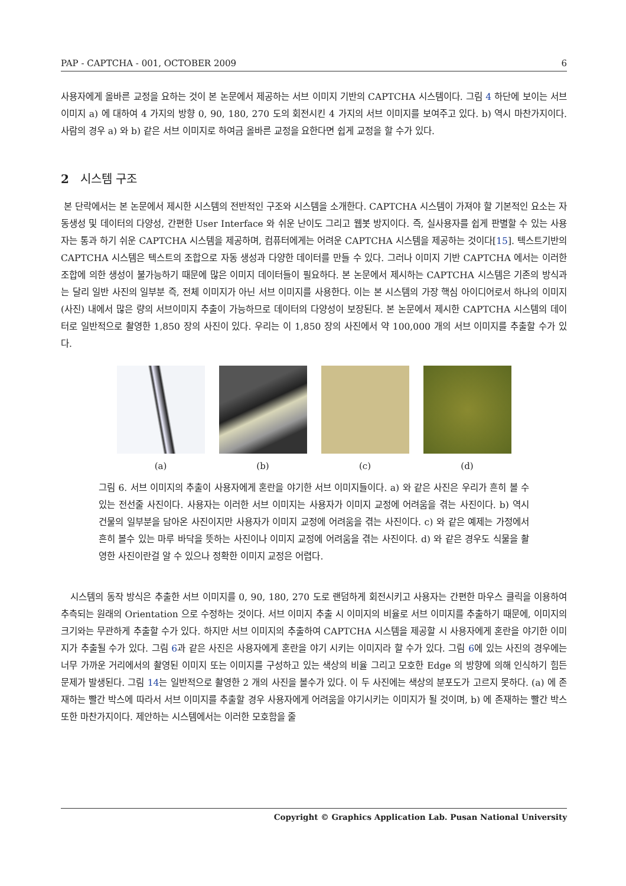PAP - CAPTCHA - 001, OCTOBER 2009 6
사용자에게 올바른 교정을 요하는 것이 본 논문에서 제공하는 서브 이미지 기반의 CAPTCHA 시스템이다. 그림 4 하단에 보이는 서브 이미지 a) 에 대하여 4 가지의 방향 0, 90, 180, 270 도의 회전시킨 4 가지의 서브 이미지를 보여주고 있다. b) 역시 마찬가지이다. 사람의 경우 a) 와 b) 같은 서브 이미지로 하여금 올바른 교정을 요한다면 쉽게 교정을 할 수가 있다.
2 시스템 구조
본 단락에서는 본 논문에서 제시한 시스템의 전반적인 구조와 시스템을 소개한다. CAPTCHA 시스템이 가져야 할 기본적인 요소는 자동생성 및 데이터의 다양성, 간편한 User Interface 와 쉬운 난이도 그리고 웹봇 방지이다. 즉, 실사용자를 쉽게 판별할 수 있는 사용자는 통과 하기 쉬운 CAPTCHA 시스템을 제공하며, 컴퓨터에게는 어려운 CAPTCHA 시스템을 제공하는 것이다[15]. 텍스트기반의 CAPTCHA 시스템은 텍스트의 조합으로 자동 생성과 다양한 데이터를 만들 수 있다. 그러나 이미지 기반 CAPTCHA 에서는 이러한 조합에 의한 생성이 불가능하기 때문에 많은 이미지 데이터들이 필요하다. 본 논문에서 제시하는 CAPTCHA 시스템은 기존의 방식과는 달리 일반 사진의 일부분 즉, 전체 이미지가 아닌 서브 이미지를 사용한다. 이는 본 시스템의 가장 핵심 아이디어로서 하나의 이미지 (사진) 내에서 많은 량의 서브이미지 추출이 가능하므로 데이터의 다양성이 보장된다. 본 논문에서 제시한 CAPTCHA 시스템의 데이터로 일반적으로 촬영한 1,850 장의 사진이 있다. 우리는 이 1,850 장의 사진에서 약 100,000 개의 서브 이미지를 추출할 수가 있다.
(a) (b) (c) (d)
그림 6. 서브 이미지의 추출이 사용자에게 혼란을 야기한 서브 이미지들이다. a) 와 같은 사진은 우리가 흔히 볼 수 있는 전선줄 사진이다. 사용자는 이러한 서브 이미지는 사용자가 이미지 교정에 어려움을 겪는 사진이다. b) 역시 건물의 일부분을 담아온 사진이지만 사용자가 이미지 교정에 어려움을 겪는 사진이다. c) 와 같은 예제는 가정에서 흔히 볼수 있는 마루 바닥을 뜻하는 사진이나 이미지 교정에 어려움을 겪는 사진이다. d) 와 같은 경우도 식물을 촬영한 사진이란걸 알 수 있으나 정확한 이미지 교정은 어렵다.
시스템의 동작 방식은 추출한 서브 이미지를 0, 90, 180, 270 도로 랜덤하게 회전시키고 사용자는 간편한 마우스 클릭을 이용하여 추측되는 원래의 Orientation 으로 수정하는 것이다. 서브 이미지 추출 시 이미지의 비율로 서브 이미지를 추출하기 때문에, 이미지의 크기와는 무관하게 추출할 수가 있다. 하지만 서브 이미지의 추출하여 CAPTCHA 시스템을 제공할 시 사용자에게 혼란을 야기한 이미지가 추출될 수가 있다. 그림 6과 같은 사진은 사용자에게 혼란을 야기 시키는 이미지라 할 수가 있다. 그림 6에 있는 사진의 경우에는 너무 가까운 거리에서의 촬영된 이미지 또는 이미지를 구성하고 있는 색상의 비율 그리고 모호한 Edge 의 방향에 의해 인식하기 힘든 문제가 발생된다. 그림 14는 일반적으로 촬영한 2 개의 사진을 볼수가 있다. 이 두 사진에는 색상의 분포도가 고르지 못하다. (a) 에 존재하는 빨간 박스에 따라서 서브 이미지를 추출할 경우 사용자에게 어려움을 야기시키는 이미지가 될 것이며, b) 에 존재하는 빨간 박스 또한 마찬가지이다. 제안하는 시스템에서는 이러한 모호함을 줄
Copyright © Graphics Application Lab. Pusan National University